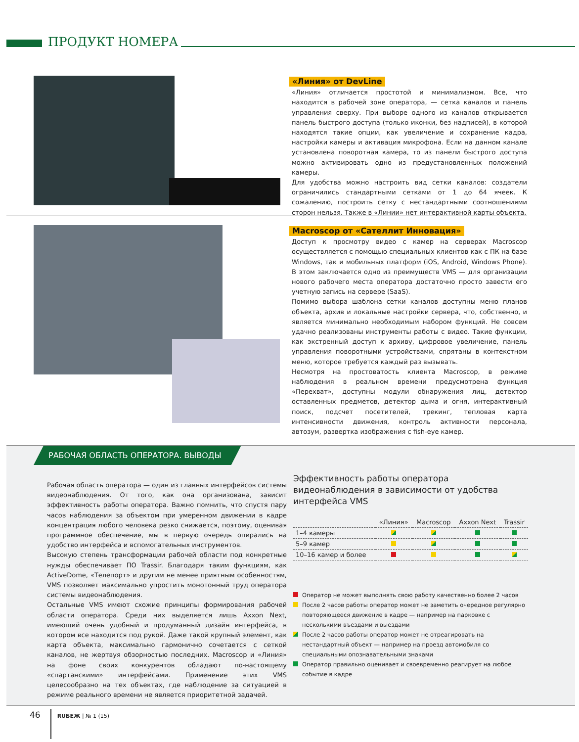ПРОДУКТ НОМЕРА
«Линия» от DevLine
«Линия» отличается простотой и минимализмом. Все, что находится в рабочей зоне оператора, — сетка каналов и панель управления сверху. При выборе одного из каналов открывается панель быстрого доступа (только иконки, без надписей), в которой находятся такие опции, как увеличение и сохранение кадра, настройки камеры и активация микрофона. Если на данном канале установлена поворотная камера, то из панели быстрого доступа можно активировать одно из предустановленных положений камеры.
Для удобства можно настроить вид сетки каналов: создатели ограничились стандартными сетками от 1 до 64 ячеек. К сожалению, построить сетку с нестандартными соотношениями сторон нельзя. Также в «Линии» нет интерактивной карты объекта.
Macroscop от «Сателлит Инновация»
Доступ к просмотру видео с камер на серверах Macroscop осуществляется с помощью специальных клиентов как с ПК на базе Windows, так и мобильных платформ (iOS, Android, Windows Phone). В этом заключается одно из преимуществ VMS — для организации нового рабочего места оператора достаточно просто завести его учетную запись на сервере (SaaS).
Помимо выбора шаблона сетки каналов доступны меню планов объекта, архив и локальные настройки сервера, что, собственно, и является минимально необходимым набором функций. Не совсем удачно реализованы инструменты работы с видео. Такие функции, как экстренный доступ к архиву, цифровое увеличение, панель управления поворотными устройствами, спрятаны в контекстном меню, которое требуется каждый раз вызывать.
Несмотря на простоватость клиента Macroscop, в режиме наблюдения в реальном времени предусмотрена функция «Перехват», доступны модули обнаружения лиц, детектор оставленных предметов, детектор дыма и огня, интерактивный поиск, подсчет посетителей, трекинг, тепловая карта интенсивности движения, контроль активности персонала, автозум, развертка изображения с fish-eye камер.
РАБОЧАЯ ОБЛАСТЬ ОПЕРАТОРА. ВЫВОДЫ
Рабочая область оператора — один из главных интерфейсов системы видеонаблюдения. От того, как она организована, зависит эффективность работы оператора. Важно помнить, что спустя пару часов наблюдения за объектом при умеренном движении в кадре концентрация любого человека резко снижается, поэтому, оценивая программное обеспечение, мы в первую очередь опирались на удобство интерфейса и вспомогательных инструментов.
Высокую степень трансформации рабочей области под конкретные нужды обеспечивает ПО Trassir. Благодаря таким функциям, как ActiveDome, «Телепорт» и другим не менее приятным особенностям, VMS позволяет максимально упростить монотонный труд оператора системы видеонаблюдения.
Остальные VMS имеют схожие принципы формирования рабочей области оператора. Среди них выделяется лишь Axxon Next, имеющий очень удобный и продуманный дизайн интерфейса, в котором все находится под рукой. Даже такой крупный элемент, как карта объекта, максимально гармонично сочетается с сеткой каналов, не жертвуя обзорностью последних. Macroscop и «Линия» на фоне своих конкурентов обладают по-настоящему «спартанскими» интерфейсами. Применение этих VMS целесообразно на тех объектах, где наблюдение за ситуацией в режиме реального времени не является приоритетной задачей.
Эффективность работы оператора видеонаблюдения в зависимости от удобства интерфейса VMS
| | «Линия» | Macroscop | Axxon Next | Trassir |
| --- | --- | --- | --- | --- |
| 1–4 камеры | | | | |
| 5–9 камер | | | | |
| 10–16 камер и более | | | | |
Оператор не может выполнять свою работу качественно более 2 часов
После 2 часов работы оператор может не заметить очередное регулярно повторяющееся движение в кадре — например на парковке с несколькими въездами и выездами
После 2 часов работы оператор может не отреагировать на нестандартный объект — например на проезд автомобиля со специальными опознавательными знаками
Оператор правильно оценивает и своевременно реагирует на любое событие в кадре
46 RUБЕЖ | № 1 (15)